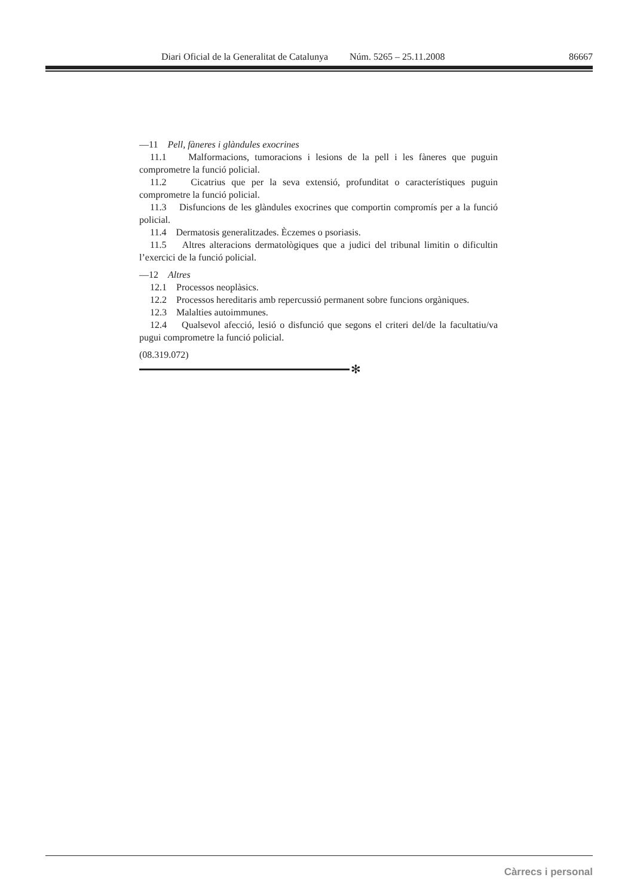Diari Oficial de la Generalitat de Catalunya Núm. 5265 – 25.11.2008 86667
—11 Pell, fàneres i glàndules exocrines
11.1 Malformacions, tumoracions i lesions de la pell i les fàneres que puguin comprometre la funció policial.
11.2 Cicatrius que per la seva extensió, profunditat o característiques puguin comprometre la funció policial.
11.3 Disfuncions de les glàndules exocrines que comportin compromís per a la funció policial.
11.4 Dermatosis generalitzades. Èczemes o psoriasis.
11.5 Altres alteracions dermatològiques que a judici del tribunal limitin o dificultin l’exercici de la funció policial.
—12 Altres
12.1 Processos neoplàsics.
12.2 Processos hereditaris amb repercussió permanent sobre funcions orgàniques.
12.3 Malalties autoimmunes.
12.4 Qualsevol afecció, lesió o disfunció que segons el criteri del/de la facultatiu/va pugui comprometre la funció policial.
(08.319.072)
✻
Càrrecs i personal